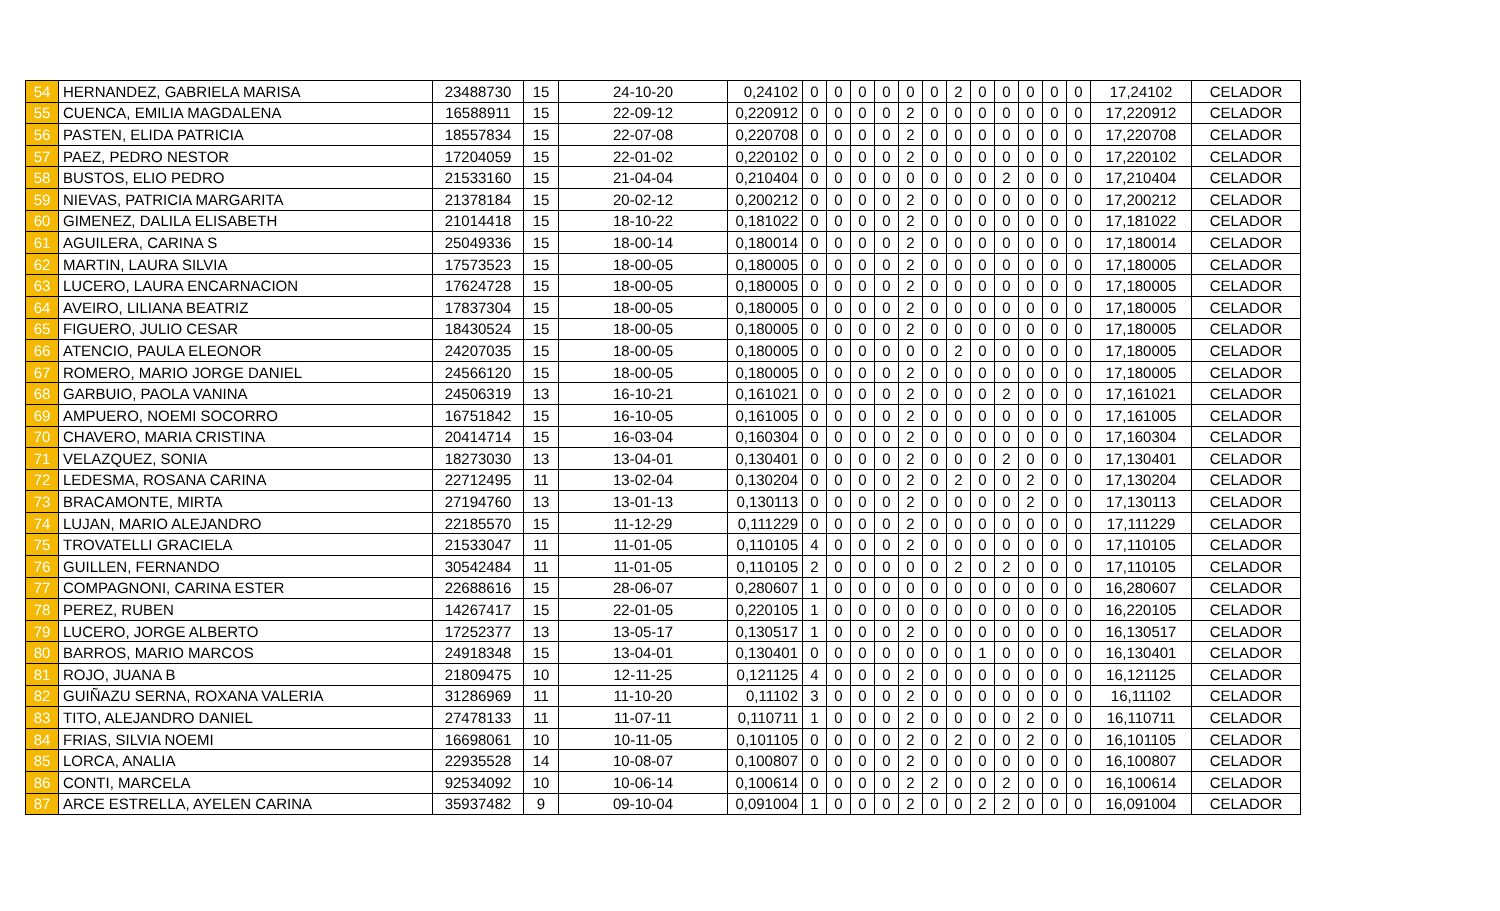| 54 | HERNANDEZ, GABRIELA MARISA | 23488730 | 15 | 24-10-20 | 0,24102 | 0 | 0 | 0 | 0 | 0 | 0 | 2 | 0 | 0 | 0 | 0 | 0 | 17,24102 | CELADOR |
| 55 | CUENCA, EMILIA MAGDALENA | 16588911 | 15 | 22-09-12 | 0,220912 | 0 | 0 | 0 | 0 | 2 | 0 | 0 | 0 | 0 | 0 | 0 | 0 | 17,220912 | CELADOR |
| 56 | PASTEN, ELIDA PATRICIA | 18557834 | 15 | 22-07-08 | 0,220708 | 0 | 0 | 0 | 0 | 2 | 0 | 0 | 0 | 0 | 0 | 0 | 0 | 17,220708 | CELADOR |
| 57 | PAEZ, PEDRO NESTOR | 17204059 | 15 | 22-01-02 | 0,220102 | 0 | 0 | 0 | 0 | 2 | 0 | 0 | 0 | 0 | 0 | 0 | 0 | 17,220102 | CELADOR |
| 58 | BUSTOS, ELIO PEDRO | 21533160 | 15 | 21-04-04 | 0,210404 | 0 | 0 | 0 | 0 | 0 | 0 | 0 | 0 | 2 | 0 | 0 | 0 | 17,210404 | CELADOR |
| 59 | NIEVAS, PATRICIA MARGARITA | 21378184 | 15 | 20-02-12 | 0,200212 | 0 | 0 | 0 | 0 | 2 | 0 | 0 | 0 | 0 | 0 | 0 | 0 | 17,200212 | CELADOR |
| 60 | GIMENEZ, DALILA ELISABETH | 21014418 | 15 | 18-10-22 | 0,181022 | 0 | 0 | 0 | 0 | 2 | 0 | 0 | 0 | 0 | 0 | 0 | 0 | 17,181022 | CELADOR |
| 61 | AGUILERA, CARINA S | 25049336 | 15 | 18-00-14 | 0,180014 | 0 | 0 | 0 | 0 | 2 | 0 | 0 | 0 | 0 | 0 | 0 | 0 | 17,180014 | CELADOR |
| 62 | MARTIN, LAURA SILVIA | 17573523 | 15 | 18-00-05 | 0,180005 | 0 | 0 | 0 | 0 | 2 | 0 | 0 | 0 | 0 | 0 | 0 | 0 | 17,180005 | CELADOR |
| 63 | LUCERO, LAURA ENCARNACION | 17624728 | 15 | 18-00-05 | 0,180005 | 0 | 0 | 0 | 0 | 2 | 0 | 0 | 0 | 0 | 0 | 0 | 0 | 17,180005 | CELADOR |
| 64 | AVEIRO, LILIANA BEATRIZ | 17837304 | 15 | 18-00-05 | 0,180005 | 0 | 0 | 0 | 0 | 2 | 0 | 0 | 0 | 0 | 0 | 0 | 0 | 17,180005 | CELADOR |
| 65 | FIGUERO, JULIO CESAR | 18430524 | 15 | 18-00-05 | 0,180005 | 0 | 0 | 0 | 0 | 2 | 0 | 0 | 0 | 0 | 0 | 0 | 0 | 17,180005 | CELADOR |
| 66 | ATENCIO, PAULA ELEONOR | 24207035 | 15 | 18-00-05 | 0,180005 | 0 | 0 | 0 | 0 | 0 | 0 | 2 | 0 | 0 | 0 | 0 | 0 | 17,180005 | CELADOR |
| 67 | ROMERO, MARIO JORGE DANIEL | 24566120 | 15 | 18-00-05 | 0,180005 | 0 | 0 | 0 | 0 | 2 | 0 | 0 | 0 | 0 | 0 | 0 | 0 | 17,180005 | CELADOR |
| 68 | GARBUIO, PAOLA VANINA | 24506319 | 13 | 16-10-21 | 0,161021 | 0 | 0 | 0 | 0 | 2 | 0 | 0 | 0 | 2 | 0 | 0 | 0 | 17,161021 | CELADOR |
| 69 | AMPUERO, NOEMI SOCORRO | 16751842 | 15 | 16-10-05 | 0,161005 | 0 | 0 | 0 | 0 | 2 | 0 | 0 | 0 | 0 | 0 | 0 | 0 | 17,161005 | CELADOR |
| 70 | CHAVERO, MARIA CRISTINA | 20414714 | 15 | 16-03-04 | 0,160304 | 0 | 0 | 0 | 0 | 2 | 0 | 0 | 0 | 0 | 0 | 0 | 0 | 17,160304 | CELADOR |
| 71 | VELAZQUEZ, SONIA | 18273030 | 13 | 13-04-01 | 0,130401 | 0 | 0 | 0 | 0 | 2 | 0 | 0 | 0 | 2 | 0 | 0 | 0 | 17,130401 | CELADOR |
| 72 | LEDESMA, ROSANA CARINA | 22712495 | 11 | 13-02-04 | 0,130204 | 0 | 0 | 0 | 0 | 2 | 0 | 2 | 0 | 0 | 2 | 0 | 0 | 17,130204 | CELADOR |
| 73 | BRACAMONTE, MIRTA | 27194760 | 13 | 13-01-13 | 0,130113 | 0 | 0 | 0 | 0 | 2 | 0 | 0 | 0 | 0 | 2 | 0 | 0 | 17,130113 | CELADOR |
| 74 | LUJAN, MARIO ALEJANDRO | 22185570 | 15 | 11-12-29 | 0,111229 | 0 | 0 | 0 | 0 | 2 | 0 | 0 | 0 | 0 | 0 | 0 | 0 | 17,111229 | CELADOR |
| 75 | TROVATELLI GRACIELA | 21533047 | 11 | 11-01-05 | 0,110105 | 4 | 0 | 0 | 0 | 2 | 0 | 0 | 0 | 0 | 0 | 0 | 0 | 17,110105 | CELADOR |
| 76 | GUILLEN, FERNANDO | 30542484 | 11 | 11-01-05 | 0,110105 | 2 | 0 | 0 | 0 | 0 | 0 | 2 | 0 | 2 | 0 | 0 | 0 | 17,110105 | CELADOR |
| 77 | COMPAGNONI, CARINA ESTER | 22688616 | 15 | 28-06-07 | 0,280607 | 1 | 0 | 0 | 0 | 0 | 0 | 0 | 0 | 0 | 0 | 0 | 0 | 16,280607 | CELADOR |
| 78 | PEREZ, RUBEN | 14267417 | 15 | 22-01-05 | 0,220105 | 1 | 0 | 0 | 0 | 0 | 0 | 0 | 0 | 0 | 0 | 0 | 0 | 16,220105 | CELADOR |
| 79 | LUCERO, JORGE ALBERTO | 17252377 | 13 | 13-05-17 | 0,130517 | 1 | 0 | 0 | 0 | 2 | 0 | 0 | 0 | 0 | 0 | 0 | 0 | 16,130517 | CELADOR |
| 80 | BARROS, MARIO MARCOS | 24918348 | 15 | 13-04-01 | 0,130401 | 0 | 0 | 0 | 0 | 0 | 0 | 0 | 1 | 0 | 0 | 0 | 0 | 16,130401 | CELADOR |
| 81 | ROJO, JUANA B | 21809475 | 10 | 12-11-25 | 0,121125 | 4 | 0 | 0 | 0 | 2 | 0 | 0 | 0 | 0 | 0 | 0 | 0 | 16,121125 | CELADOR |
| 82 | GUIÑAZU SERNA, ROXANA VALERIA | 31286969 | 11 | 11-10-20 | 0,11102 | 3 | 0 | 0 | 0 | 2 | 0 | 0 | 0 | 0 | 0 | 0 | 0 | 16,11102 | CELADOR |
| 83 | TITO, ALEJANDRO DANIEL | 27478133 | 11 | 11-07-11 | 0,110711 | 1 | 0 | 0 | 0 | 2 | 0 | 0 | 0 | 0 | 2 | 0 | 0 | 16,110711 | CELADOR |
| 84 | FRIAS, SILVIA NOEMI | 16698061 | 10 | 10-11-05 | 0,101105 | 0 | 0 | 0 | 0 | 2 | 0 | 2 | 0 | 0 | 2 | 0 | 0 | 16,101105 | CELADOR |
| 85 | LORCA, ANALIA | 22935528 | 14 | 10-08-07 | 0,100807 | 0 | 0 | 0 | 0 | 2 | 0 | 0 | 0 | 0 | 0 | 0 | 0 | 16,100807 | CELADOR |
| 86 | CONTI, MARCELA | 92534092 | 10 | 10-06-14 | 0,100614 | 0 | 0 | 0 | 0 | 2 | 2 | 0 | 0 | 2 | 0 | 0 | 0 | 16,100614 | CELADOR |
| 87 | ARCE ESTRELLA, AYELEN CARINA | 35937482 | 9 | 09-10-04 | 0,091004 | 1 | 0 | 0 | 0 | 2 | 0 | 0 | 2 | 2 | 0 | 0 | 0 | 16,091004 | CELADOR |